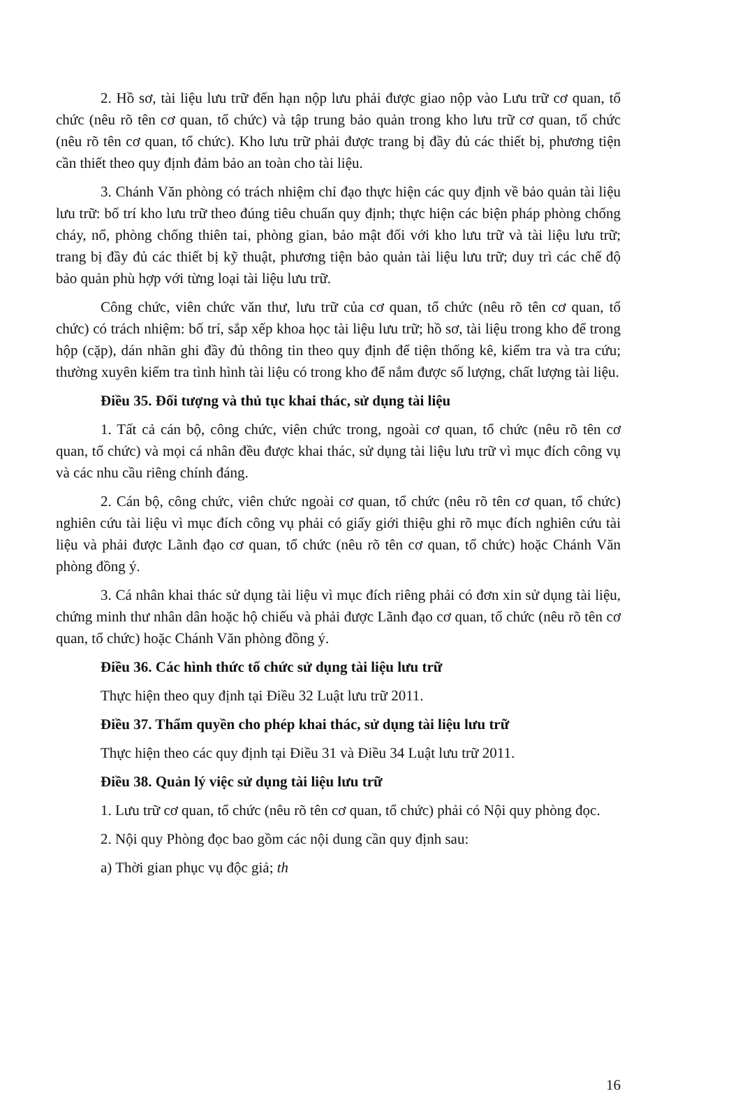2. Hồ sơ, tài liệu lưu trữ đến hạn nộp lưu phải được giao nộp vào Lưu trữ cơ quan, tổ chức (nêu rõ tên cơ quan, tổ chức) và tập trung bảo quản trong kho lưu trữ cơ quan, tổ chức (nêu rõ tên cơ quan, tổ chức). Kho lưu trữ phải được trang bị đầy đủ các thiết bị, phương tiện cần thiết theo quy định đảm bảo an toàn cho tài liệu.
3. Chánh Văn phòng có trách nhiệm chỉ đạo thực hiện các quy định về bảo quản tài liệu lưu trữ: bố trí kho lưu trữ theo đúng tiêu chuẩn quy định; thực hiện các biện pháp phòng chống cháy, nổ, phòng chống thiên tai, phòng gian, bảo mật đối với kho lưu trữ và tài liệu lưu trữ; trang bị đầy đủ các thiết bị kỹ thuật, phương tiện bảo quản tài liệu lưu trữ; duy trì các chế độ bảo quản phù hợp với từng loại tài liệu lưu trữ.
Công chức, viên chức văn thư, lưu trữ của cơ quan, tổ chức (nêu rõ tên cơ quan, tổ chức) có trách nhiệm: bố trí, sắp xếp khoa học tài liệu lưu trữ; hồ sơ, tài liệu trong kho để trong hộp (cặp), dán nhãn ghi đầy đủ thông tin theo quy định để tiện thống kê, kiểm tra và tra cứu; thường xuyên kiểm tra tình hình tài liệu có trong kho để nắm được số lượng, chất lượng tài liệu.
Điều 35. Đối tượng và thủ tục khai thác, sử dụng tài liệu
1. Tất cả cán bộ, công chức, viên chức trong, ngoài cơ quan, tổ chức (nêu rõ tên cơ quan, tổ chức) và mọi cá nhân đều được khai thác, sử dụng tài liệu lưu trữ vì mục đích công vụ và các nhu cầu riêng chính đáng.
2. Cán bộ, công chức, viên chức ngoài cơ quan, tổ chức (nêu rõ tên cơ quan, tổ chức) nghiên cứu tài liệu vì mục đích công vụ phải có giấy giới thiệu ghi rõ mục đích nghiên cứu tài liệu và phải được Lãnh đạo cơ quan, tổ chức (nêu rõ tên cơ quan, tổ chức) hoặc Chánh Văn phòng đồng ý.
3. Cá nhân khai thác sử dụng tài liệu vì mục đích riêng phải có đơn xin sử dụng tài liệu, chứng minh thư nhân dân hoặc hộ chiếu và phải được Lãnh đạo cơ quan, tổ chức (nêu rõ tên cơ quan, tổ chức) hoặc Chánh Văn phòng đồng ý.
Điều 36. Các hình thức tổ chức sử dụng tài liệu lưu trữ
Thực hiện theo quy định tại Điều 32 Luật lưu trữ 2011.
Điều 37. Thẩm quyền cho phép khai thác, sử dụng tài liệu lưu trữ
Thực hiện theo các quy định tại Điều 31 và Điều 34 Luật lưu trữ 2011.
Điều 38. Quản lý việc sử dụng tài liệu lưu trữ
1. Lưu trữ cơ quan, tổ chức (nêu rõ tên cơ quan, tổ chức) phải có Nội quy phòng đọc.
2. Nội quy Phòng đọc bao gồm các nội dung cần quy định sau:
a) Thời gian phục vụ độc giả; th
16